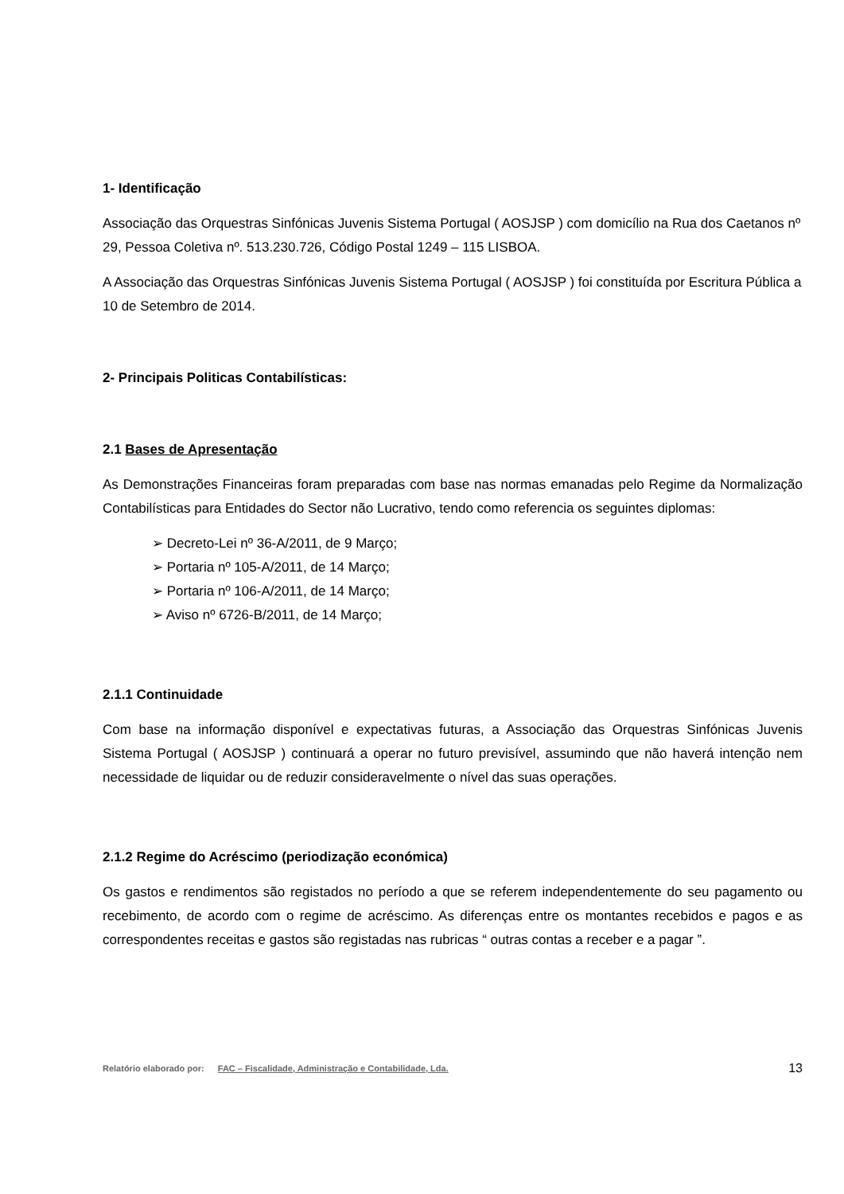1- Identificação
Associação das Orquestras Sinfónicas Juvenis Sistema Portugal ( AOSJSP ) com domicílio na Rua dos Caetanos nº 29, Pessoa Coletiva nº. 513.230.726, Código Postal 1249 – 115 LISBOA.
A Associação das Orquestras Sinfónicas Juvenis Sistema Portugal ( AOSJSP ) foi constituída por Escritura Pública a 10 de Setembro de 2014.
2- Principais Politicas Contabilísticas:
2.1 Bases de Apresentação
As Demonstrações Financeiras foram preparadas com base nas normas emanadas pelo Regime da Normalização Contabilísticas para Entidades do Sector não Lucrativo, tendo como referencia os seguintes diplomas:
➢ Decreto-Lei nº 36-A/2011, de 9 Março;
➢ Portaria nº 105-A/2011, de 14 Março;
➢ Portaria nº 106-A/2011, de 14 Março;
➢ Aviso nº 6726-B/2011, de 14 Março;
2.1.1 Continuidade
Com base na informação disponível e expectativas futuras, a Associação das Orquestras Sinfónicas Juvenis Sistema Portugal ( AOSJSP ) continuará a operar no futuro previsível, assumindo que não haverá intenção nem necessidade de liquidar ou de reduzir consideravelmente o nível das suas operações.
2.1.2 Regime do Acréscimo (periodização económica)
Os gastos e rendimentos são registados no período a que se referem independentemente do seu pagamento ou recebimento, de acordo com o regime de acréscimo. As diferenças entre os montantes recebidos e pagos e as correspondentes receitas e gastos são registadas nas rubricas “ outras contas a receber e a pagar ”.
Relatório elaborado por: FAC – Fiscalidade, Administração e Contabilidade, Lda. 13